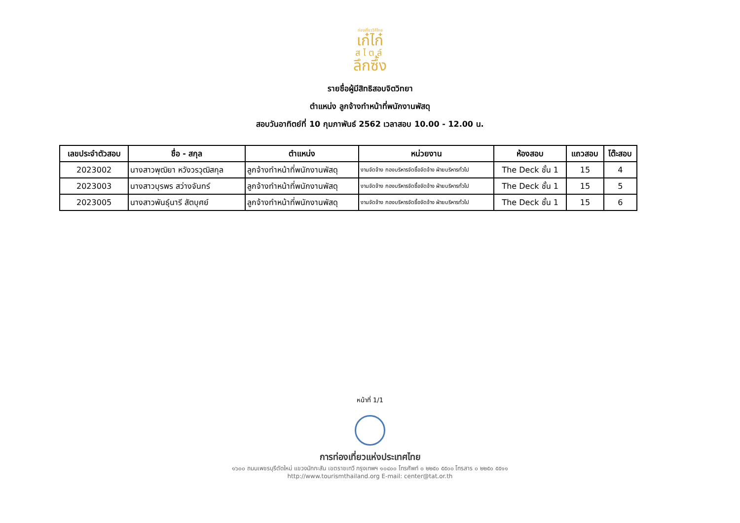ท่องเที่ยววิถีไทย
เก๋ไก๋
สไตล์
ลึกซึ้ง
รายชื่อผู้มีสิทธิสอบจิตวิทยา
ตำแหน่ง ลูกจ้างทำหน้าที่พนักงานพัสดุ
สอบวันอาทิตย์ที่ 10 กุมภาพันธ์ 2562 เวลาสอบ 10.00 - 12.00 น.
| เลขประจำตัวสอบ | ชื่อ - สกุล | ตำแหน่ง | หน่วยงาน | ห้องสอบ | แถวสอบ | โต๊ะสอบ |
| --- | --- | --- | --- | --- | --- | --- |
| 2023002 | นางสาวพุฒิยา หวังวรวุฒิสกุล | ลูกจ้างทำหน้าที่พนักงานพัสดุ | งานจัดจ้าง กองบริหารจัดซื้อจัดจ้าง ฝ่ายบริหารทั่วไป | The Deck ชั้น 1 | 15 | 4 |
| 2023003 | นางสาวบุรพร สว่างจันทร์ | ลูกจ้างทำหน้าที่พนักงานพัสดุ | งานจัดจ้าง กองบริหารจัดซื้อจัดจ้าง ฝ่ายบริหารทั่วไป | The Deck ชั้น 1 | 15 | 5 |
| 2023005 | นางสาวพันธุ์นารี สัตบุศย์ | ลูกจ้างทำหน้าที่พนักงานพัสดุ | งานจัดจ้าง กองบริหารจัดซื้อจัดจ้าง ฝ่ายบริหารทั่วไป | The Deck ชั้น 1 | 15 | 6 |
หน้าที่ 1/1
การท่องเที่ยวแห่งประเทศไทย
๑๖๐๐ ถนนเพชรบุรีตัดใหม่ แขวงมักกะสัน เขตราชเทวี กรุงเทพฯ ๑๐๔๐๐ โทรศัพท์ ๐ ๒๒๕๐ ๕๕๐๐ โทรสาร ๐ ๒๒๕๐ ๕๕๑๑
http://www.tourismthailand.org E-mail: center@tat.or.th